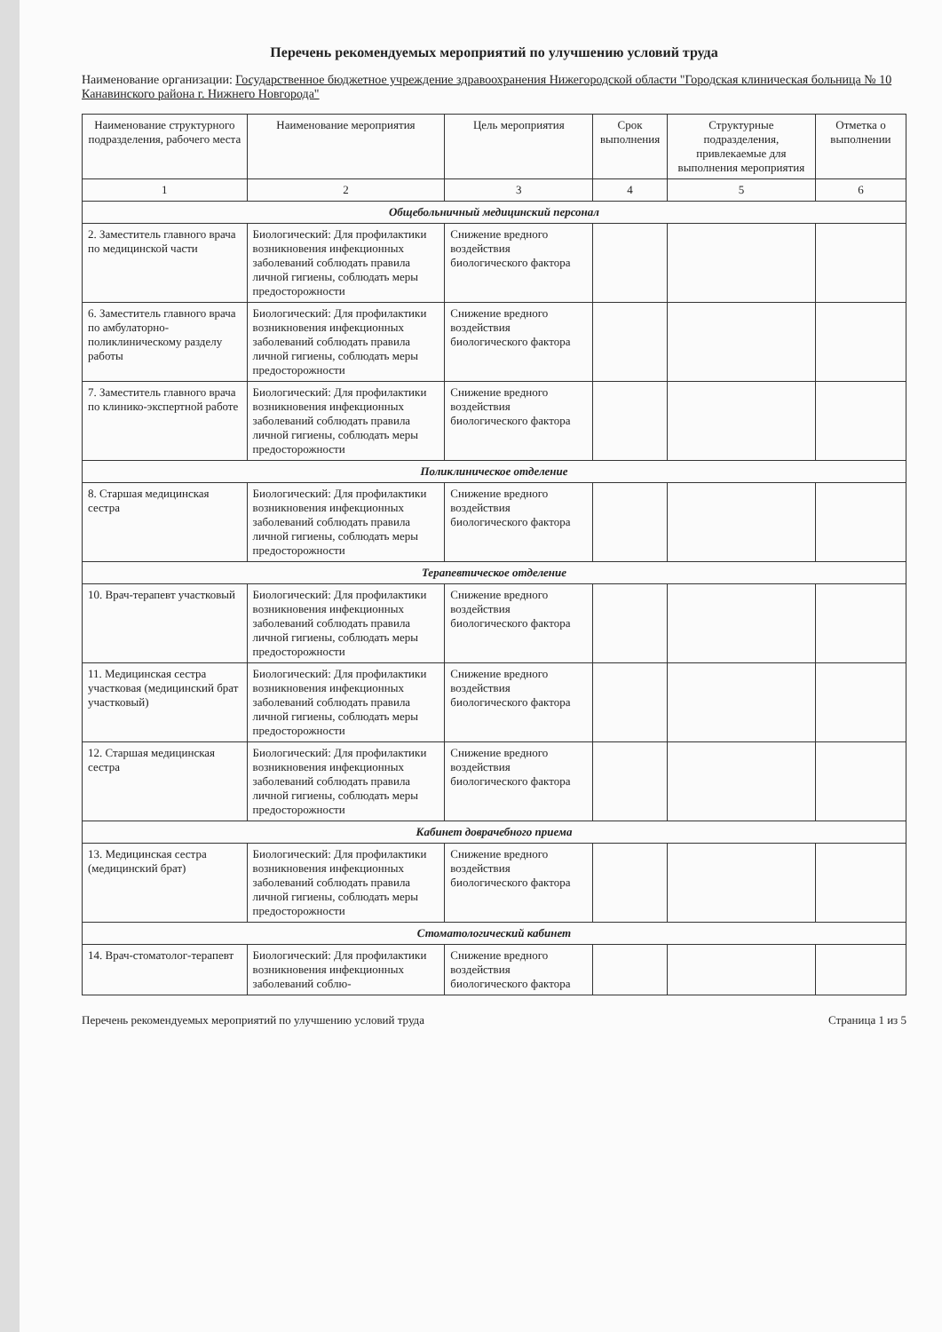Перечень рекомендуемых мероприятий по улучшению условий труда
Наименование организации: Государственное бюджетное учреждение здравоохранения Нижегородской области "Городская клиническая больница № 10 Канавинского района г. Нижнего Новгорода"
| Наименование структурного подразделения, рабочего места | Наименование мероприятия | Цель мероприятия | Срок выполнения | Структурные подразделения, привлекаемые для выполнения мероприятия | Отметка о выполнении |
| --- | --- | --- | --- | --- | --- |
| 1 | 2 | 3 | 4 | 5 | 6 |
| Общебольничный медицинский персонал | | | | | |
| 2. Заместитель главного врача по медицинской части | Биологический: Для профилактики возникновения инфекционных заболеваний соблюдать правила личной гигиены, соблюдать меры предосторожности | Снижение вредного воздействия биологического фактора | | | |
| 6. Заместитель главного врача по амбулаторно-поликлиническому разделу работы | Биологический: Для профилактики возникновения инфекционных заболеваний соблюдать правила личной гигиены, соблюдать меры предосторожности | Снижение вредного воздействия биологического фактора | | | |
| 7. Заместитель главного врача по клинико-экспертной работе | Биологический: Для профилактики возникновения инфекционных заболеваний соблюдать правила личной гигиены, соблюдать меры предосторожности | Снижение вредного воздействия биологического фактора | | | |
| Поликлиническое отделение | | | | | |
| 8. Старшая медицинская сестра | Биологический: Для профилактики возникновения инфекционных заболеваний соблюдать правила личной гигиены, соблюдать меры предосторожности | Снижение вредного воздействия биологического фактора | | | |
| Терапевтическое отделение | | | | | |
| 10. Врач-терапевт участковый | Биологический: Для профилактики возникновения инфекционных заболеваний соблюдать правила личной гигиены, соблюдать меры предосторожности | Снижение вредного воздействия биологического фактора | | | |
| 11. Медицинская сестра участковая (медицинский брат участковый) | Биологический: Для профилактики возникновения инфекционных заболеваний соблюдать правила личной гигиены, соблюдать меры предосторожности | Снижение вредного воздействия биологического фактора | | | |
| 12. Старшая медицинская сестра | Биологический: Для профилактики возникновения инфекционных заболеваний соблюдать правила личной гигиены, соблюдать меры предосторожности | Снижение вредного воздействия биологического фактора | | | |
| Кабинет доврачебного приема | | | | | |
| 13. Медицинская сестра (медицинский брат) | Биологический: Для профилактики возникновения инфекционных заболеваний соблюдать правила личной гигиены, соблюдать меры предосторожности | Снижение вредного воздействия биологического фактора | | | |
| Стоматологический кабинет | | | | | |
| 14. Врач-стоматолог-терапевт | Биологический: Для профилактики возникновения инфекционных заболеваний соблю- | Снижение вредного воздействия биологического фактора | | | |
Перечень рекомендуемых мероприятий по улучшению условий труда Страница 1 из 5